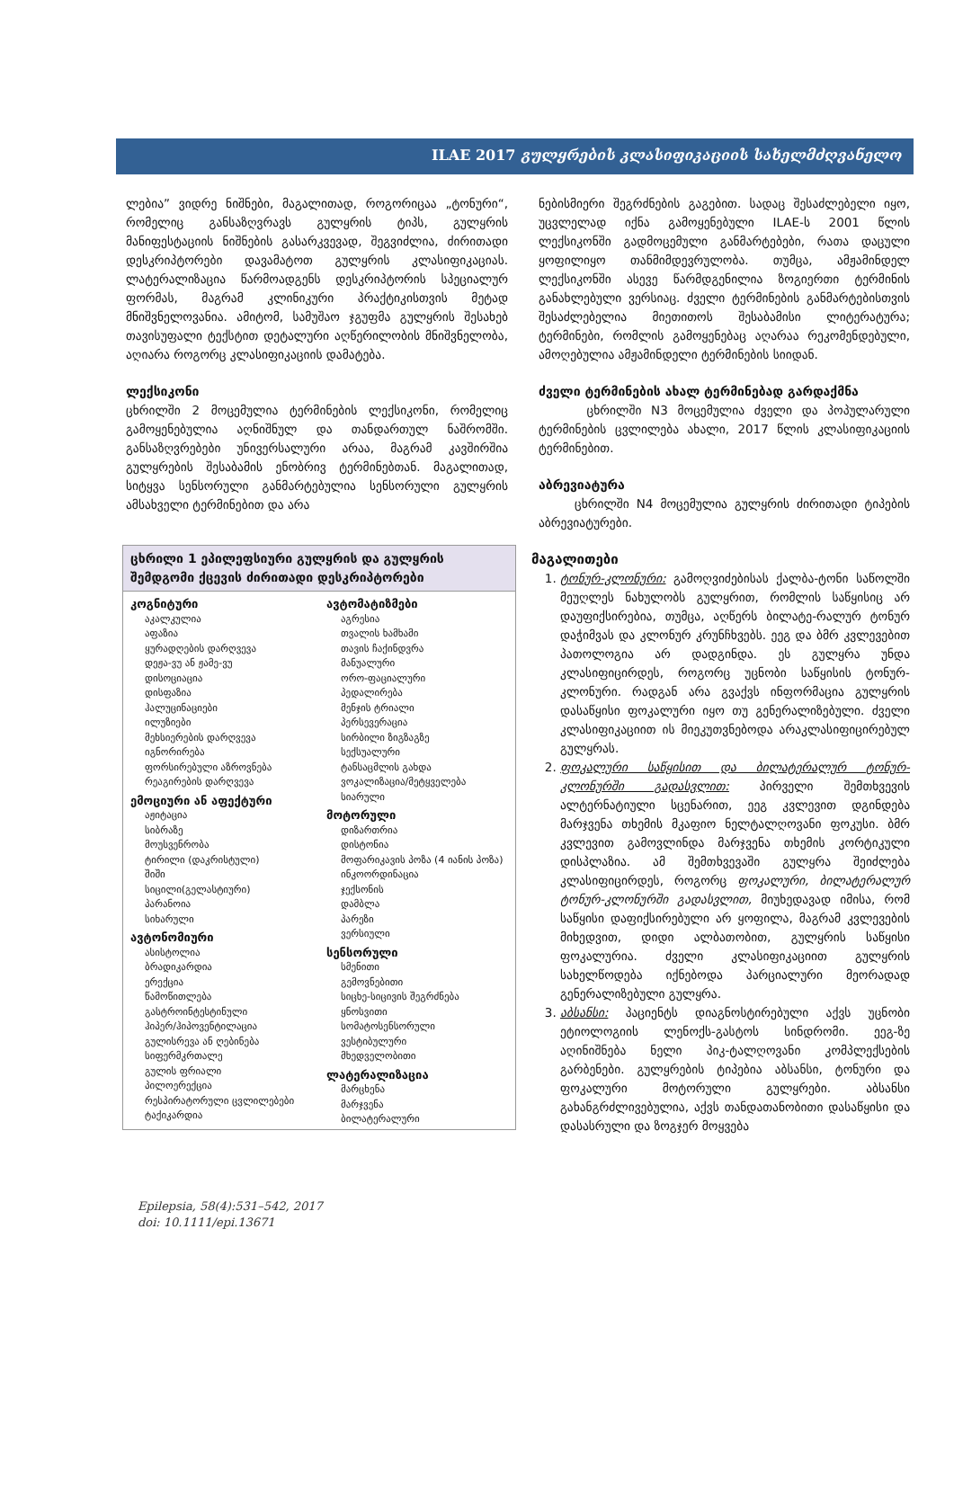ILAE 2017 გულყრების კლასიფიკაციის სახელმძღვანელო
ლებია” ვიდრე ნიშნები, მაგალითად, როგორიცაა „ტონური“, რომელიც განსაზღვრავს გულყრის ტიპს, გულყრის მანიფესტაციის ნიშნების გასარკვევად, შეგვიძლია, ძირითადი დესკრიპტორები დავამატოთ გულყრის კლასიფიკაციას. ლატერალიზაცია წარმოადგენს დესკრიპტორის სპეციალურ ფორმას, მაგრამ კლინიკური პრაქტიკისთვის მეტად მნიშვნელოვანია. ამიტომ, სამუშაო ჯგუფმა გულყრის შესახებ თავისუფალი ტექსტით დეტალური აღწერილობის მნიშვნელობა, აღიარა როგორც კლასიფიკაციის დამატება.
ლექსიკონი
ცხრილში 2 მოცემულია ტერმინების ლექსიკონი, რომელიც გამოყენებულია აღნიშნულ და თანდართულ ნაშრომში. განსაზღვრებები უნივერსალური არაა, მაგრამ კავშირშია გულყრების შესაბამის ენობრივ ტერმინებთან. მაგალითად, სიტყვა სენსორული განმარტებულია სენსორული გულყრის ამსახველი ტერმინებით და არა
| ცხრილი 1 ეპილეფსიური გულყრის და გულყრის შემდგომი ქცევის ძირითადი დესკრიპტორები | |
| --- | --- |
| კოგნიტური აკალკულია აფაზია ყურადღების დარღვევა დეჟა-ვუ ან ჟამე-ვუ დისოციაცია დისფაზია ჰალუცინაციები ილუზიები მეხსიერების დარღვევა იგნორირება ფორსირებული აზროვნება რეაგირების დარღვევა ემოციური ან აფექტური აჟიტაცია სიბრაზე მოუსვენრობა ტირილი (დაკრისტული) შიში სიცილი(გელასტიური) პარანოია სიხარული ავტონომიური ასისტოლია ბრადიკარდია ერექცია წამოწითლება გასტროინტესტინული ჰიპერ/ჰიპოვენტილაცია გულისრევა ან ღებინება სიფერმკრთალე გულის ფრიალი პილოერექცია რესპირატორული ცვლილებები ტაქიკარდია | ავტომატიზმები აგრესია თვალის ხამხამი თავის ჩაქინდვრა მანუალური ორო-ფაციალური პედალირება მენჯის ტრიალი პერსევერაცია სირბილი ზიგზაგზე სექსუალური ტანსაცმლის გახდა ვოკალიზაცია/მეტყველება სიარული მოტორული დიზართრია დისტონია მოფარიკავის პოზა (4 იანის პოზა) ინკოორდინაცია ჯექსონის დამბლა პარეზი ვერსიული სენსორული სმენითი გემოვნებითი სიცხე-სიცივის შეგრძნება ყნოსვითი სომატოსენსორული ვესტიბულური მხედველობითი ლატერალიზაცია მარცხენა მარჯვენა ბილატერალური |
ნებისმიერი შეგრძნების გაგებით. სადაც შესაძლებელი იყო, უცვლელად იქნა გამოყენებული ILAE-ს 2001 წლის ლექსიკონში გადმოცემული განმარტებები, რათა დაცული ყოფილიყო თანმიმდევრულობა. თუმცა, ამჟამინდელ ლექსიკონში ასევე წარმდგენილია ზოგიერთი ტერმინის განახლებული ვერსიაც. ძველი ტერმინების განმარტებისთვის შესაძლებელია მიეთითოს შესაბამისი ლიტერატურა; ტერმინები, რომლის გამოყენებაც აღარაა რეკომენდებული, ამოღებულია ამჟამინდელი ტერმინების სიიდან.
ძველი ტერმინების ახალ ტერმინებად გარდაქმნა
ცხრილში N3 მოცემულია ძველი და პოპულარული ტერმინების ცვლილება ახალი, 2017 წლის კლასიფიკაციის ტერმინებით.
აბრევიატურა
ცხრილში N4 მოცემულია გულყრის ძირითადი ტიპების აბრევიატურები.
მაგალითები
1. ტონურ-კლონური: გამოღვიძებისას ქალბა-ტონი საწოლში მეუღლეს ნახულობს გულყრით, რომლის საწყისიც არ დაუფიქსირებია, თუმცა, აღწერს ბილატე-რალურ ტონურ დაჭიმვას და კლონურ კრუნჩხვებს. ეეგ და ბმრ კვლევებით პათოლოგია არ დადგინდა. ეს გულყრა უნდა კლასიფიცირდეს, როგორც უცნობი საწყისის ტონურ-კლონური. რადგან არა გვაქვს ინფორმაცია გულყრის დასაწყისი ფოკალური იყო თუ გენერალიზებული. ძველი კლასიფიკაციით ის მიეკუთვნებოდა არაკლასიფიცირებულ გულყრას.
2. ფოკალური საწყისით და ბილატერალურ ტონურ-კლონურში გადასვლით: პირველი შემთხვევის ალტერნატიული სცენარით, ეეგ კვლევით დგინდება მარჯვენა თხემის მკაფიო ნელტალღოვანი ფოკუსი. ბმრ კვლევით გამოვლინდა მარჯვენა თხემის კორტიკული დისპლაზია. ამ შემთხვევაში გულყრა შეიძლება კლასიფიცირდეს, როგორც ფოკალური, ბილატერალურ ტონურ-კლონურში გადასვლით, მიუხედავად იმისა, რომ საწყისი დაფიქსირებული არ ყოფილა, მაგრამ კვლევების მიხედვით, დიდი ალბათობით, გულყრის საწყისი ფოკალურია. ძველი კლასიფიკაციით გულყრის სახელწოდება იქნებოდა პარციალური მეორადად გენერალიზებული გულყრა.
3. აბსანსი: პაციენტს დიაგნოსტირებული აქვს უცნობი ეტიოლოგიის ლენოქს-გასტოს სინდრომი. ეეგ-ზე აღინიშნება ნელი პიკ-ტალღოვანი კომპლექსების გარბენები. გულყრების ტიპებია აბსანსი, ტონური და ფოკალური მოტორული გულყრები. აბსანსი გახანგრძლივებულია, აქვს თანდათანობითი დასაწყისი და დასასრული და ზოგჯერ მოყვება
Epilepsia, 58(4):531–542, 2017
doi: 10.1111/epi.13671